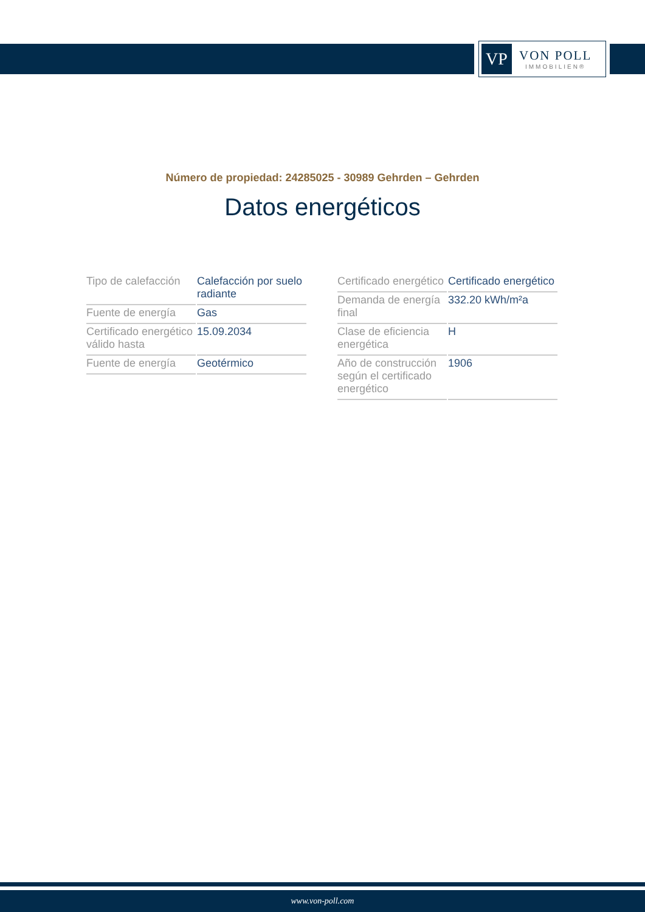VP
VON POLL
IMMOBILIEN®
Número de propiedad: 24285025 - 30989 Gehrden – Gehrden
Datos energéticos
| Tipo de calefacción | Calefacción por suelo radiante |
| Fuente de energía | Gas |
| Certificado energético válido hasta | 15.09.2034 |
| Fuente de energía | Geotérmico |
| Certificado energético | Certificado energético |
| Demanda de energía final | 332.20 kWh/m²a |
| Clase de eficiencia energética | H |
| Año de construcción según el certificado energético | 1906 |
www.von-poll.com